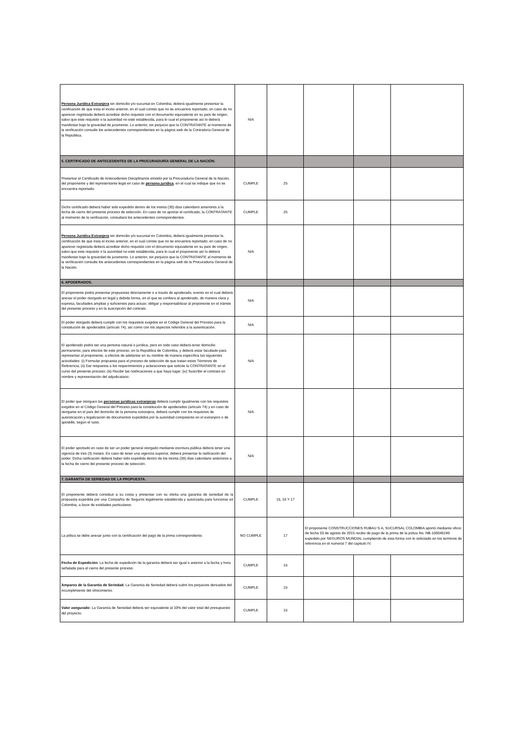| Persona Jurídica Extranjera sin domicilio y/o sucursal en Colombia, deberá igualmente presentar la certificación de que trata el inciso anterior, en el cual conste que no se encuentra reportado; en caso de no aparecer registrada deberá acreditar dicho requisito con el documento equivalente en su país de origen, salvo que este requisito o la autoridad no esté establecida, para lo cual el proponente así lo deberá manifestar bajo la gravedad de juramento. Lo anterior, sin perjuicio que la CONTRATANTE al momento de la verificación consulte los antecedentes correspondientes en la página web de la Contraloría General de la República. | N/A | | | | |
| 5. CERTIFICADO DE ANTECEDENTES DE LA PROCURADURÍA GENERAL DE LA NACIÓN. | | | | | |
| Presentar el Certificado de Antecedentes Disciplinarios emitido por la Procuraduría General de la Nación, del proponente y del representante legal en caso de persona jurídica , en el cual se indique que no se encuentra reportado. | CUMPLE | 25 | | | |
| Dicho certificado deberá haber sido expedido dentro de los treinta (30) días calendario anteriores a la fecha de cierre del presente proceso de selección. En caso de no aportar el certificado, la CONTRATANTE al momento de la verificación, consultará los antecedentes correspondientes. | CUMPLE | 25 | | | |
| Persona Jurídica Extranjera sin domicilio y/o sucursal en Colombia, deberá igualmente presentar la certificación de que trata el inciso anterior, en el cual conste que no se encuentra reportado; en caso de no aparecer registrada deberá acreditar dicho requisito con el documento equivalente en su país de origen, salvo que este requisito o la autoridad no esté establecida, para lo cual el proponente así lo deberá manifestar bajo la gravedad de juramento. Lo anterior, sin perjuicio que la CONTRATANTE al momento de la verificación consulte los antecedentes correspondientes en la página web de la Procuraduría General de la Nación. | N/A | | | | |
| 6. APODERADOS. | | | | | |
| El proponente podrá presentar propuestas directamente o a través de apoderado, evento en el cual deberá anexar el poder otorgado en legal y debida forma, en el que se confiera al apoderado, de manera clara y expresa, facultades amplias y suficientes para actuar, obligar y responsabilizar al proponente en el trámite del presente proceso y en la suscripción del contrato. | N/A | | | | |
| El poder otorgado deberá cumplir con los requisitos exigidos en el Código General del Proceso para la constitución de apoderados (artículo 74), así como con los aspectos referidos a la autenticación. | N/A | | | | |
| El apoderado podrá ser una persona natural o jurídica, pero en todo caso deberá tener domicilio permanente, para efectos de este proceso, en la República de Colombia, y deberá estar facultado para representar al proponente, a efectos de adelantar en su nombre de manera específica las siguientes actividades: (i) Formular propuesta para el proceso de selección de que tratan estos Términos de Referencia; (ii) Dar respuesta a los requerimientos y aclaraciones que solicite la CONTRATANTE en el curso del presente proceso; (iii) Recibir las notificaciones a que haya lugar; (iv) Suscribir el contrato en nombre y representación del adjudicatario. | N/A | | | | |
| El poder que otorguen las personas jurídicas extranjeras deberá cumplir igualmente con los requisitos exigidos en el Código General del Proceso para la constitución de apoderados (artículo 74) y en caso de otorgarse en el país del domicilio de la persona extranjera, deberá cumplir con los requisitos de autenticación y legalización de documentos expedidos por la autoridad competente en el extranjero o de apostille, según el caso. | N/A | | | | |
| El poder aportado en caso de ser un poder general otorgado mediante escritura pública deberá tener una vigencia de tres (3) meses. En caso de tener una vigencia superior, deberá presentar la ratificación del poder. Dicha ratificación deberá haber sido expedida dentro de los treinta (30) días calendario anteriores a la fecha de cierre del presente proceso de selección. | N/A | | | | |
| 7. GARANTÍA DE SERIEDAD DE LA PROPUESTA. | | | | | |
| El proponente deberá constituir a su costa y presentar con su oferta una garantía de seriedad de la propuesta expedida por una Compañía de Seguros legalmente establecida y autorizada para funcionar en Colombia, a favor de entidades particulares. | CUMPLE | 15, 16 Y 17 | | | |
| La póliza se debe anexar junto con la certificación del pago de la prima correspondiente. | NO CUMPLE | 17 | El proponente CONSTRUCCIONES RUBAU S.A, SUCURSAL COLOMBIA aportó mediante oficio de fecha 03 de agosto de 2015 recibo de pago de la prima de la poliza No. NB-100045249 expedido por SEGUROS MUNDIAL cumpliendo de esta forma con lo solicitado en los terminos de referencia en el numeral 7 del capitulo IV. | | |
| Fecha de Expedición: La fecha de expedición de la garantía deberá ser igual o anterior a la fecha y hora señalada para el cierre del presente proceso. | CUMPLE | 15 | | | |
| Amparos de la Garantía de Seriedad: La Garantía de Seriedad deberá cubrir los perjuicios derivados del incumplimiento del ofrecimiento. | CUMPLE | 15 | | | |
| Valor asegurado: La Garantía de Seriedad deberá ser equivalente al 10% del valor total del presupuesto del proyecto. | CUMPLE | 15 | | | |